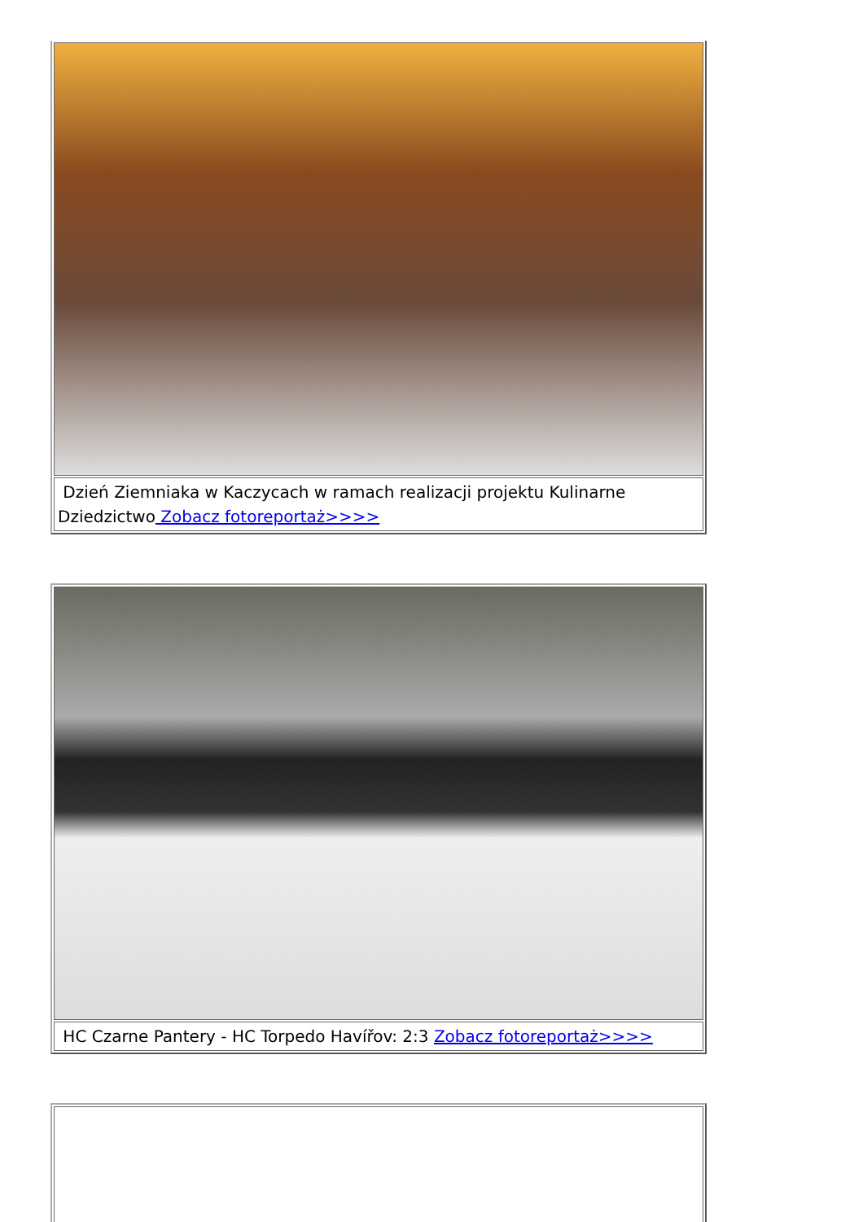| Dzień Ziemniaka w Kaczycach w ramach realizacji projektu Kulinarne Dziedzictwo Zobacz fotoreportaż>>>> |
| HC Czarne Pantery - HC Torpedo Havířov: 2:3 Zobacz fotoreportaż>>>> |